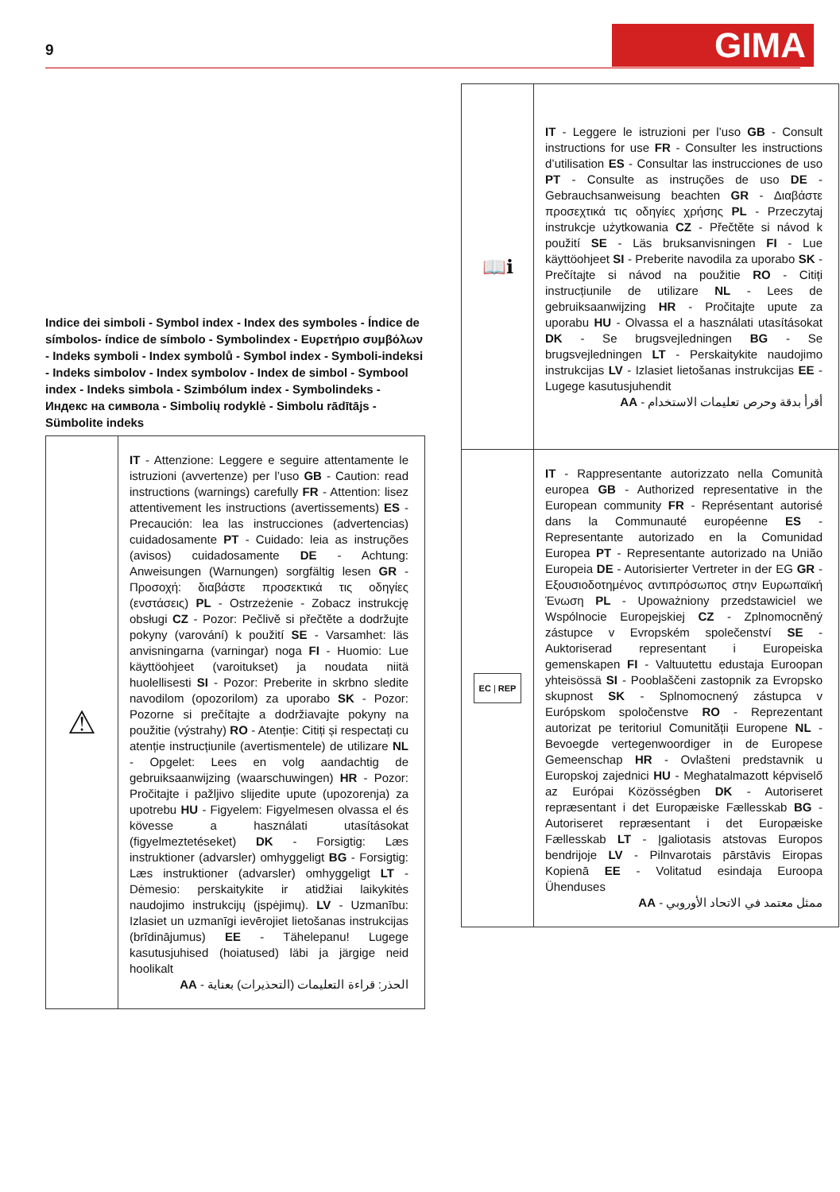9 GIMA
Indice dei simboli - Symbol index - Index des symboles - Índice de símbolos- índice de símbolo - Symbolindex - Ευρετήριο συμβόλων - Indeks symboli - Index symbolů - Symbol index - Symboli-indeksi - Indeks simbolov - Index symbolov - Index de simbol - Symbool index - Indeks simbola - Szimbólum index - Symbolindeks - Индекс на символа - Simbolių rodyklė - Simbolu rādītājs - Sümbolite indeks
| ⚠ | IT - Attenzione: Leggere e seguire attentamente le istruzioni (avvertenze) per l’uso GB - Caution: read instructions (warnings) carefully FR - Attention: lisez attentivement les instructions (avertissements) ES - Precaución: lea las instrucciones (advertencias) cuidadosamente PT - Cuidado: leia as instruções (avisos) cuidadosamente DE - Achtung: Anweisungen (Warnungen) sorgfältig lesen GR - Προσοχή: διαβάστε προσεκτικά τις οδηγίες (ενστάσεις) PL - Ostrzeżenie - Zobacz instrukcję obsługi CZ - Pozor: Pečlivě si přečtěte a dodržujte pokyny (varování) k použití SE - Varsamhet: läs anvisningarna (varningar) noga FI - Huomio: Lue käyttöohjeet (varoitukset) ja noudata niitä huolellisesti SI - Pozor: Preberite in skrbno sledite navodilom (opozorilom) za uporabo SK - Pozor: Pozorne si prečítajte a dodržiavajte pokyny na použitie (výstrahy) RO - Atenție: Citiți și respectați cu atenție instrucțiunile (avertismentele) de utilizare NL - Opgelet: Lees en volg aandachtig de gebruiksaanwijzing (waarschuwingen) HR - Pozor: Pročitajte i pažljivo slijedite upute (upozorenja) za upotrebu HU - Figyelem: Figyelmesen olvassa el és kövesse a használati utasításokat (figyelmeztetéseket) DK - Forsigtig: Læs instruktioner (advarsler) omhyggeligt BG - Forsigtig: Læs instruktioner (advarsler) omhyggeligt LT - Dėmesio: perskaitykite ir atidžiai laikykitės naudojimo instrukcijų (įspėjimų). LV - Uzmanību: Izlasiet un uzmanīgi ievērojiet lietošanas instrukcijas (brīdinājumus) EE - Tähelepanu! Lugege kasutusjuhised (hoiatused) läbi ja järgige neid hoolikalt AA - الحذر: قراءة التعليمات (التحذيرات) بعناية |
| 📖ℹ | IT - Leggere le istruzioni per l’uso GB - Consult instructions for use FR - Consulter les instructions d’utilisation ES - Consultar las instrucciones de uso PT - Consulte as instruções de uso DE - Gebrauchsanweisung beachten GR - Διαβάστε προσεχτικά τις οδηγίες χρήσης PL - Przeczytaj instrukcje użytkowania CZ - Přečtěte si návod k použití SE - Läs bruksanvisningen FI - Lue käyttöohjeet SI - Preberite navodila za uporabo SK - Prečítajte si návod na použitie RO - Citiți instrucțiunile de utilizare NL - Lees de gebruiksaanwijzing HR - Pročitajte upute za uporabu HU - Olvassa el a használati utasításokat DK - Se brugsvejledningen BG - Se brugsvejledningen LT - Perskaitykite naudojimo instrukcijas LV - Izlasiet lietošanas instrukcijas EE - Lugege kasutusjuhendit AA - أقرأ بدقة وحرص تعليمات الاستخدام |
| EC / REP | IT - Rappresentante autorizzato nella Comunità europea GB - Authorized representative in the European community FR - Représentant autorisé dans la Communauté européenne ES - Representante autorizado en la Comunidad Europea PT - Representante autorizado na União Europeia DE - Autorisierter Vertreter in der EG GR - Εξουσιοδοτημένος αντιπρόσωπος στην Ευρωπαϊκή Ένωση PL - Upoważniony przedstawiciel we Wspólnocie Europejskiej CZ - Zplnomocněný zástupce v Evropském společenství SE - Auktoriserad representant i Europeiska gemenskapen FI - Valtuutettu edustaja Euroopan yhteisössä SI - Pooblaščeni zastopnik za Evropsko skupnost SK - Splnomocnený zástupca v Európskom spoločenstve RO - Reprezentant autorizat pe teritoriul Comunității Europene NL - Bevoegde vertegenwoordiger in de Europese Gemeenschap HR - Ovlašteni predstavnik u Europskoj zajednici HU - Meghatalmazott képviselő az Európai Közösségben DK - Autoriseret repræsentant i det Europæiske Fællesskab BG - Autoriseret repræsentant i det Europæiske Fællesskab LT - Įgaliotasis atstovas Europos bendrijoje LV - Pilnvarotais pārstāvis Eiropas Kopienā EE - Volitatud esindaja Euroopa Ühenduses AA - ممثل معتمد في الاتحاد الأوروبي |